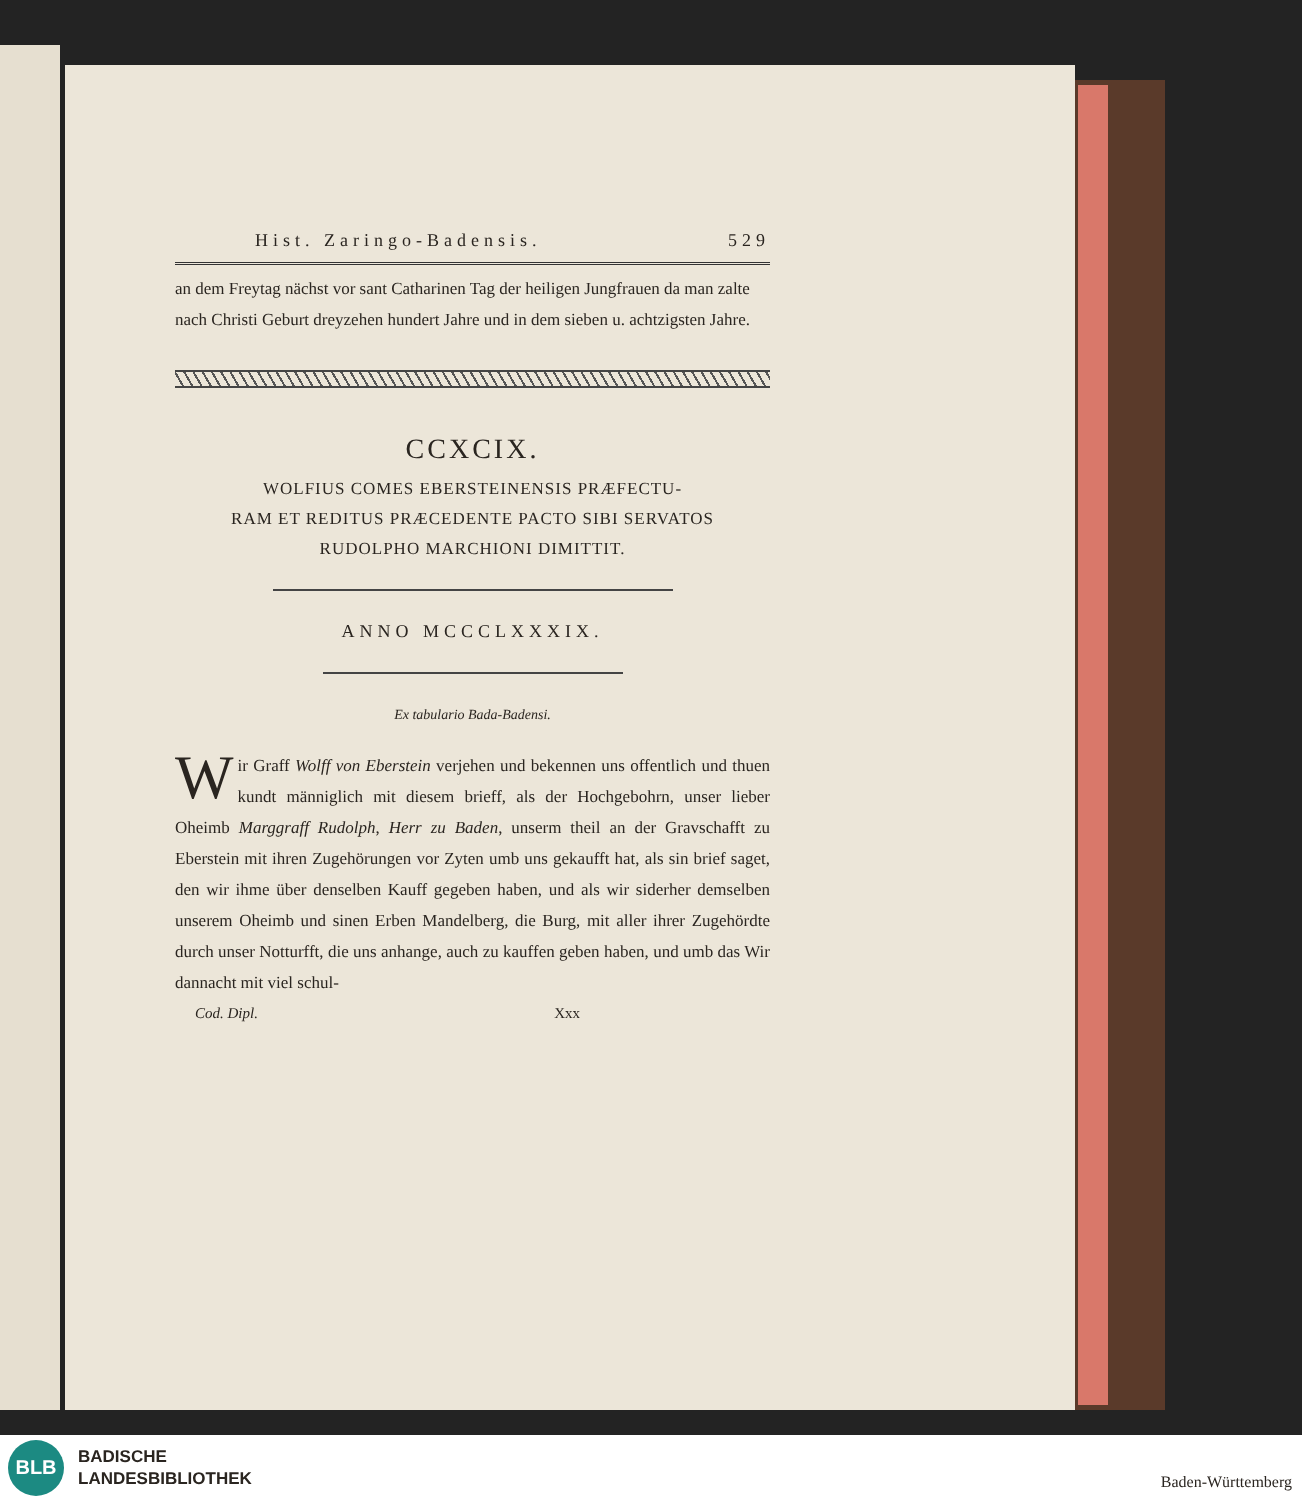Hist. Zaringo-Badensis. 529
an dem Freytag nächst vor sant Catharinen Tag der heiligen Jungfrauen da man zalte nach Christi Geburt dreyzehen hundert Jahre und in dem sieben u. achtzigsten Jahre.
CCXCIX.
WOLFIUS COMES EBERSTEINENSIS PRÆFECTU-
RAM ET REDITUS PRÆCEDENTE PACTO SIBI SERVATOS
RUDOLPHO MARCHIONI DIMITTIT.
ANNO MCCCLXXXIX.
Ex tabulario Bada-Badensi.
Wir Graff Wolff von Eberstein verjehen und bekennen uns offentlich und thuen kundt männiglich mit diesem brieff, als der Hochgebohrn, unser lieber Oheimb Marggraff Rudolph, Herr zu Baden, unserm theil an der Gravschafft zu Eberstein mit ihren Zugehörungen vor Zyten umb uns gekaufft hat, als sin brief saget, den wir ihme über denselben Kauff gegeben haben, und als wir siderher demselben unserem Oheimb und sinen Erben Mandelberg, die Burg, mit aller ihrer Zugehördte durch unser Notturfft, die uns anhange, auch zu kauffen geben haben, und umb das Wir dannacht mit viel schul-
Cod. Dipl. Xxx
BLB
BADISCHE
LANDESBIBLIOTHEK
Baden-Württemberg